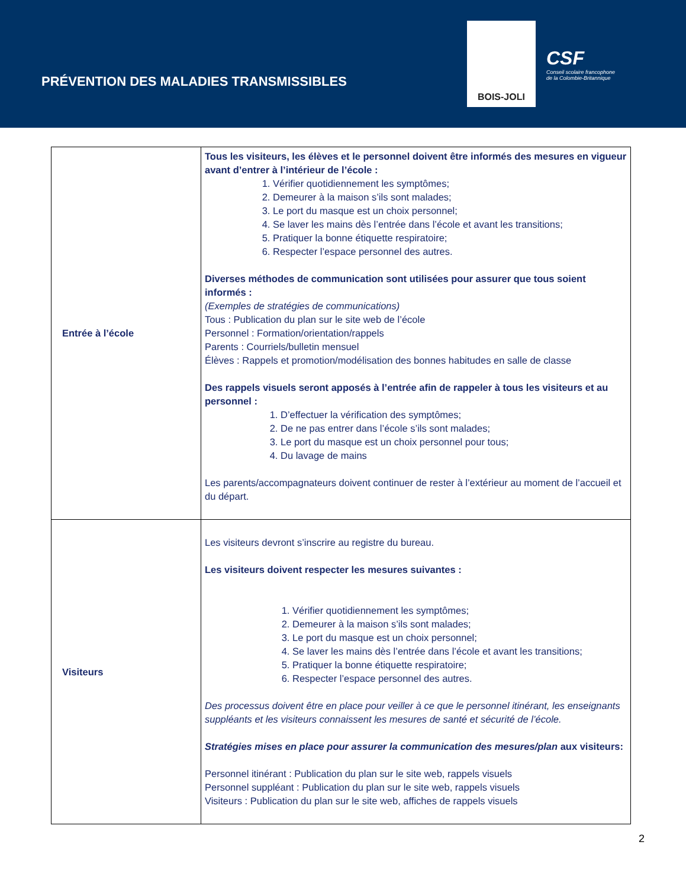PRÉVENTION DES MALADIES TRANSMISSIBLES
BOIS-JOLI
CSF
Conseil scolaire francophone
de la Colombie-Britannique
| Entrée à l’école | Tous les visiteurs, les élèves et le personnel doivent être informés des mesures en vigueur avant d’entrer à l’intérieur de l’école : 1. Vérifier quotidiennement les symptômes; 2. Demeurer à la maison s’ils sont malades; 3. Le port du masque est un choix personnel; 4. Se laver les mains dès l’entrée dans l’école et avant les transitions; 5. Pratiquer la bonne étiquette respiratoire; 6. Respecter l’espace personnel des autres. Diverses méthodes de communication sont utilisées pour assurer que tous soient informés : (Exemples de stratégies de communications) Tous : Publication du plan sur le site web de l’école Personnel : Formation/orientation/rappels Parents : Courriels/bulletin mensuel Élèves : Rappels et promotion/modélisation des bonnes habitudes en salle de classe Des rappels visuels seront apposés à l’entrée afin de rappeler à tous les visiteurs et au personnel : 1. D’effectuer la vérification des symptômes; 2. De ne pas entrer dans l’école s’ils sont malades; 3. Le port du masque est un choix personnel pour tous; 4. Du lavage de mains Les parents/accompagnateurs doivent continuer de rester à l’extérieur au moment de l’accueil et du départ. |
| Visiteurs | Les visiteurs devront s’inscrire au registre du bureau. Les visiteurs doivent respecter les mesures suivantes : 1. Vérifier quotidiennement les symptômes; 2. Demeurer à la maison s’ils sont malades; 3. Le port du masque est un choix personnel; 4. Se laver les mains dès l’entrée dans l’école et avant les transitions; 5. Pratiquer la bonne étiquette respiratoire; 6. Respecter l’espace personnel des autres. Des processus doivent être en place pour veiller à ce que le personnel itinérant, les enseignants suppléants et les visiteurs connaissent les mesures de santé et sécurité de l’école. Stratégies mises en place pour assurer la communication des mesures/plan aux visiteurs: Personnel itinérant : Publication du plan sur le site web, rappels visuels Personnel suppléant : Publication du plan sur le site web, rappels visuels Visiteurs : Publication du plan sur le site web, affiches de rappels visuels |
2